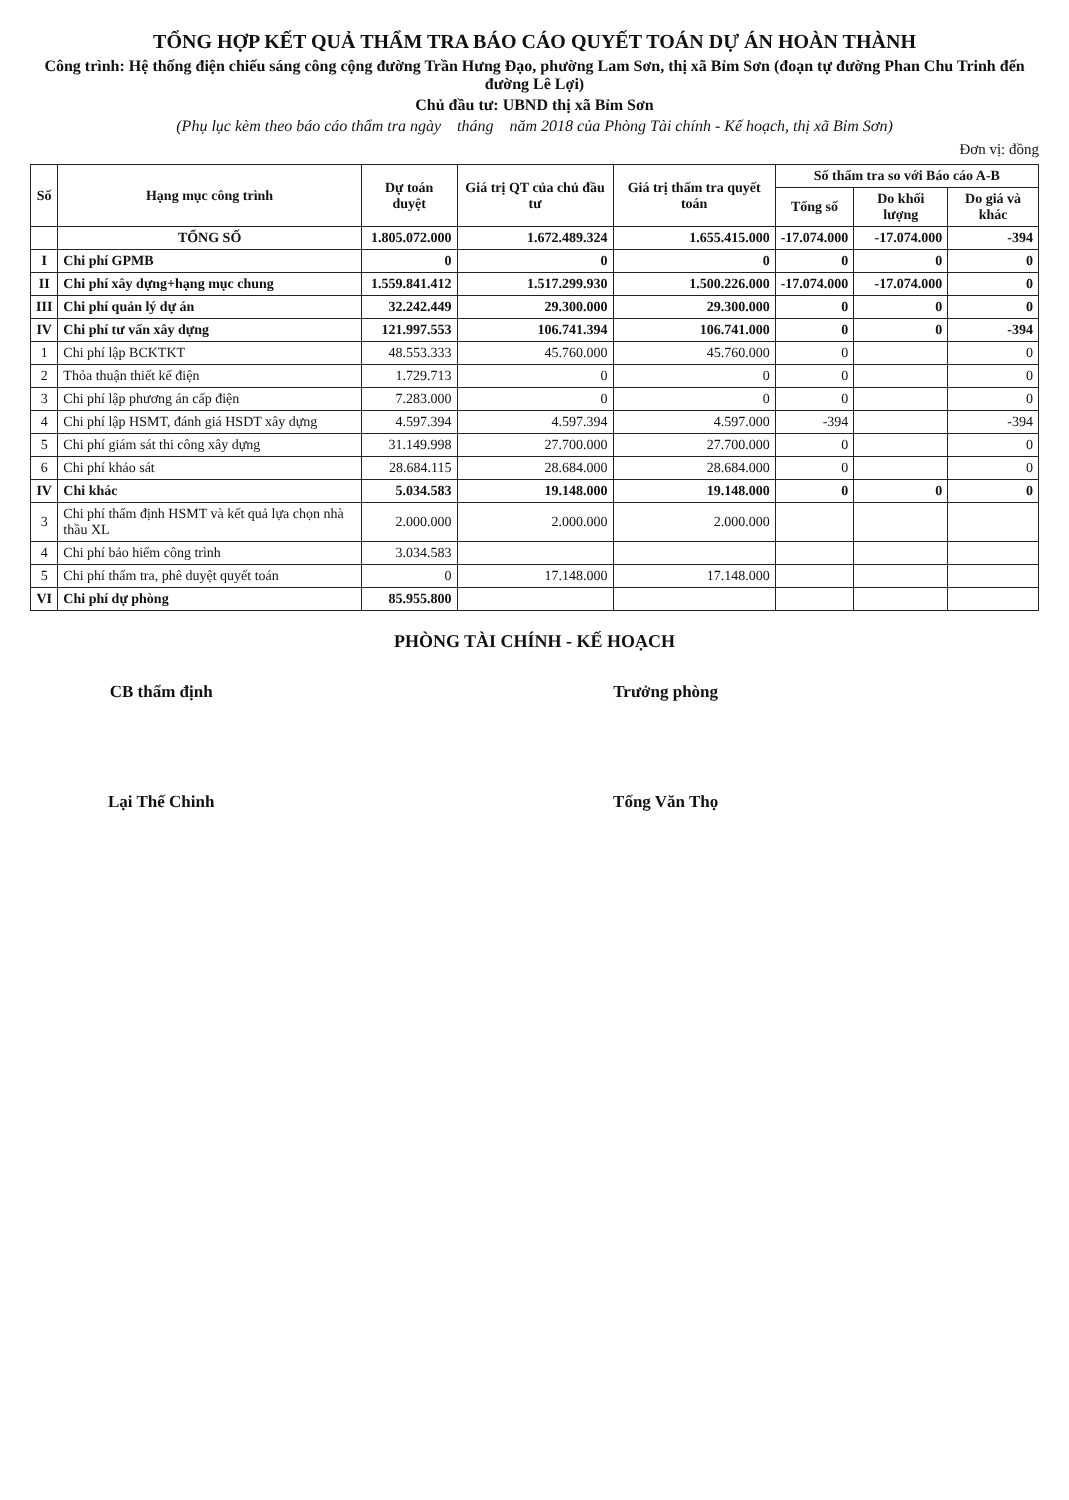TỔNG HỢP KẾT QUẢ THẨM TRA BÁO CÁO QUYẾT TOÁN DỰ ÁN HOÀN THÀNH
Công trình: Hệ thống điện chiếu sáng công cộng đường Trần Hưng Đạo, phường Lam Sơn, thị xã Bỉm Sơn (đoạn tự đường Phan Chu Trinh đến đường Lê Lợi)
Chủ đầu tư: UBND thị xã Bỉm Sơn
(Phụ lục kèm theo báo cáo thẩm tra ngày tháng năm 2018 của Phòng Tài chính - Kế hoạch, thị xã Bỉm Sơn)
Đơn vị: đồng
| Số | Hạng mục công trình | Dự toán duyệt | Giá trị QT của chủ đầu tư | Giá trị thẩm tra quyết toán | Số thẩm tra so với Báo cáo A-B | | |
| --- | --- | --- | --- | --- | --- | --- | --- |
| | | | | | Tổng số | Do khối lượng | Do giá và khác |
| | TỔNG SỐ | 1.805.072.000 | 1.672.489.324 | 1.655.415.000 | -17.074.000 | -17.074.000 | -394 |
| I | Chi phí GPMB | 0 | 0 | 0 | 0 | 0 | 0 |
| II | Chi phí xây dựng+hạng mục chung | 1.559.841.412 | 1.517.299.930 | 1.500.226.000 | -17.074.000 | -17.074.000 | 0 |
| III | Chi phí quản lý dự án | 32.242.449 | 29.300.000 | 29.300.000 | 0 | 0 | 0 |
| IV | Chi phí tư vấn xây dựng | 121.997.553 | 106.741.394 | 106.741.000 | 0 | 0 | -394 |
| 1 | Chi phí lập BCKTKT | 48.553.333 | 45.760.000 | 45.760.000 | 0 | | 0 |
| 2 | Thỏa thuận thiết kế điện | 1.729.713 | 0 | 0 | 0 | | 0 |
| 3 | Chi phí lập phương án cấp điện | 7.283.000 | 0 | 0 | 0 | | 0 |
| 4 | Chi phí lập HSMT, đánh giá HSDT xây dựng | 4.597.394 | 4.597.394 | 4.597.000 | -394 | | -394 |
| 5 | Chi phí giám sát thi công xây dựng | 31.149.998 | 27.700.000 | 27.700.000 | 0 | | 0 |
| 6 | Chi phí khảo sát | 28.684.115 | 28.684.000 | 28.684.000 | 0 | | 0 |
| IV | Chi khác | 5.034.583 | 19.148.000 | 19.148.000 | 0 | 0 | 0 |
| 3 | Chi phí thẩm định HSMT và kết quả lựa chọn nhà thầu XL | 2.000.000 | 2.000.000 | 2.000.000 | | | |
| 4 | Chi phí bảo hiểm công trình | 3.034.583 | | | | | |
| 5 | Chi phí thẩm tra, phê duyệt quyết toán | 0 | 17.148.000 | 17.148.000 | | | |
| VI | Chi phí dự phòng | 85.955.800 | | | | | |
PHÒNG TÀI CHÍNH - KẾ HOẠCH
CB thẩm định
Lại Thế Chinh
Trưởng phòng
Tống Văn Thọ